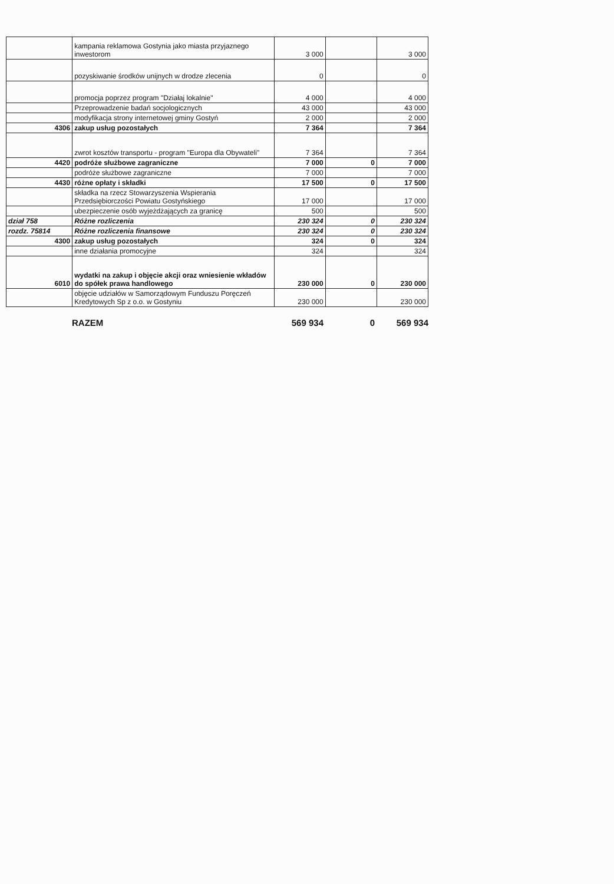| | kampania reklamowa Gostynia jako miasta przyjaznego inwestorom | 3 000 | | 3 000 |
| | pozyskiwanie środków unijnych w drodze zlecenia | 0 | | 0 |
| | promocja poprzez program "Działaj lokalnie" | 4 000 | | 4 000 |
| | Przeprowadzenie badań socjologicznych | 43 000 | | 43 000 |
| | modyfikacja strony internetowej gminy Gostyń | 2 000 | | 2 000 |
| 4306 | zakup usług pozostałych | 7 364 | | 7 364 |
| | zwrot kosztów transportu - program "Europa dla Obywateli" | 7 364 | | 7 364 |
| 4420 | podróże służbowe zagraniczne | 7 000 | 0 | 7 000 |
| | podróże służbowe zagraniczne | 7 000 | | 7 000 |
| 4430 | różne opłaty i składki | 17 500 | 0 | 17 500 |
| | składka na rzecz Stowarzyszenia Wspierania Przedsiębiorczości Powiatu Gostyńskiego | 17 000 | | 17 000 |
| | ubezpieczenie osób wyjeżdżających za granicę | 500 | | 500 |
| dział 758 | Różne rozliczenia | 230 324 | 0 | 230 324 |
| rozdz. 75814 | Różne rozliczenia finansowe | 230 324 | 0 | 230 324 |
| 4300 | zakup usług pozostałych | 324 | 0 | 324 |
| | inne działania promocyjne | 324 | | 324 |
| 6010 | wydatki na zakup i objęcie akcji oraz wniesienie wkładów do spółek prawa handlowego | 230 000 | 0 | 230 000 |
| | objęcie udziałów w Samorządowym Funduszu Poręczeń Kredytowych Sp z o.o. w Gostyniu | 230 000 | | 230 000 |
RAZEM 569 934 0 569 934